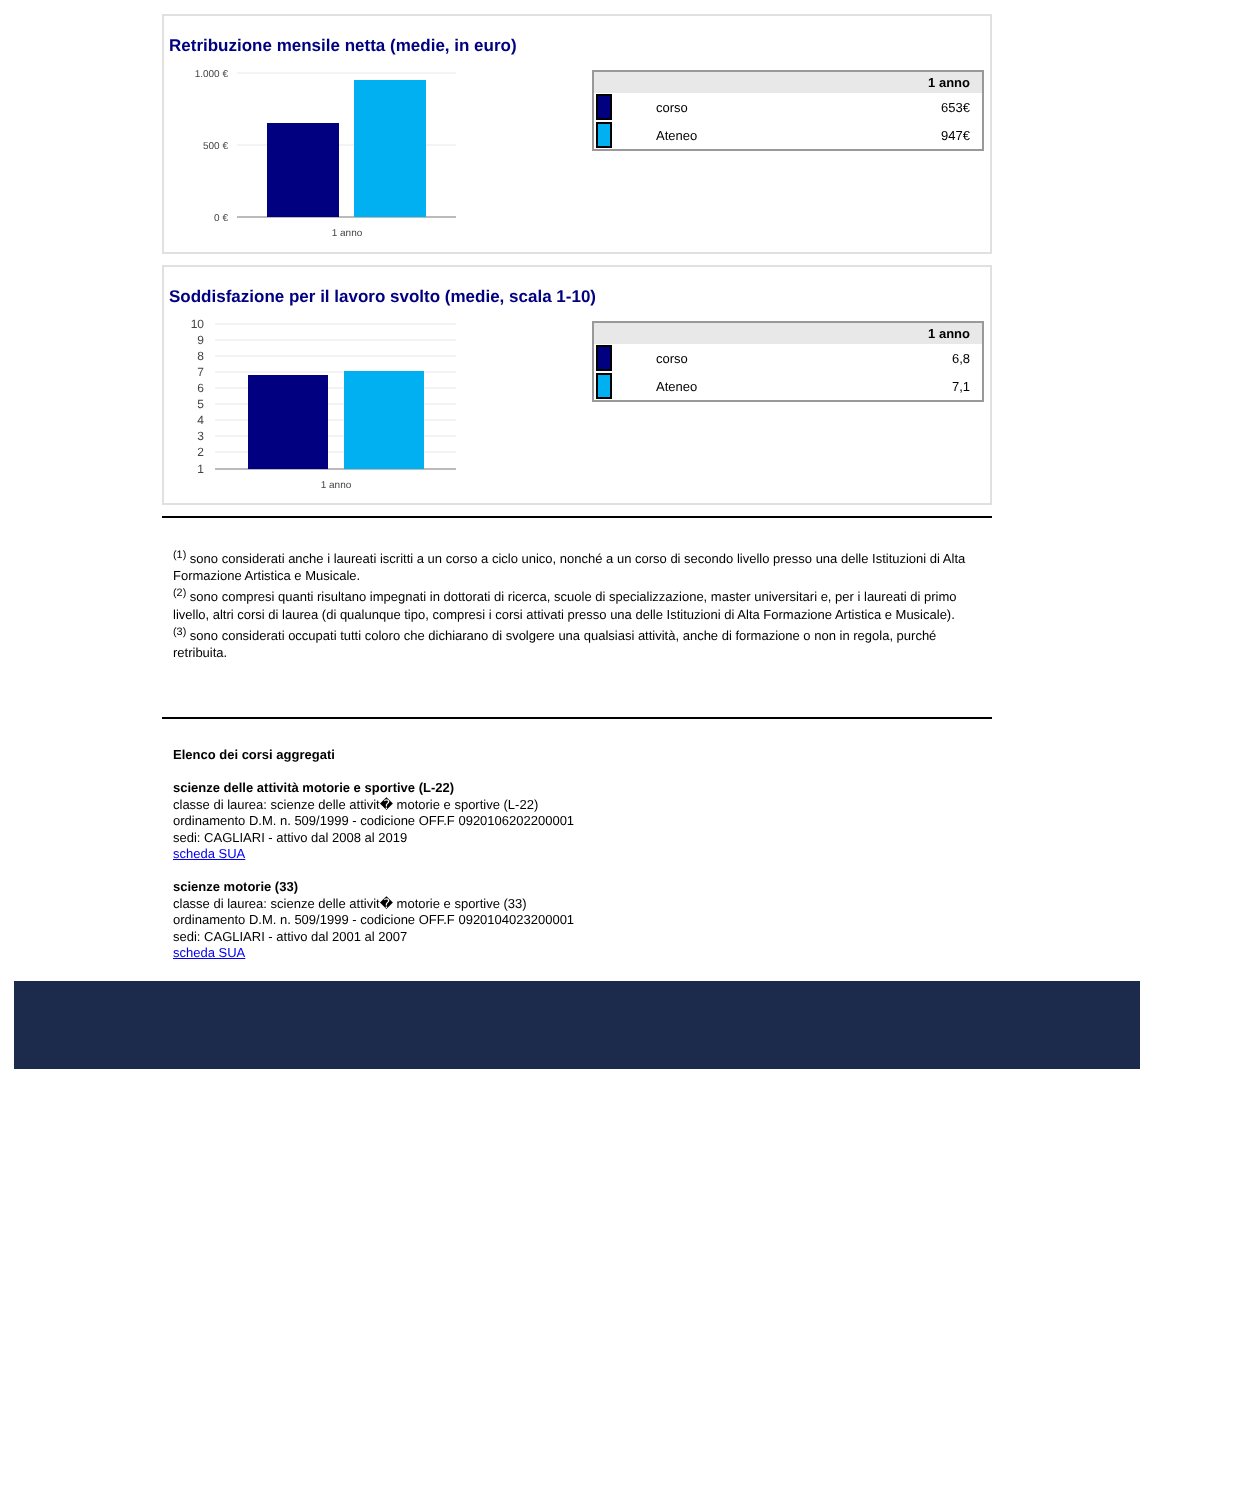Retribuzione mensile netta (medie, in euro)
1.000 €
500 €
0 €
1 anno
| 1 anno | | |
| --- | --- | --- |
| | corso | 653€ |
| | Ateneo | 947€ |
Soddisfazione per il lavoro svolto (medie, scala 1-10)
10
9
8
7
6
5
4
3
2
1
1 anno
| 1 anno | | |
| --- | --- | --- |
| | corso | 6,8 |
| | Ateneo | 7,1 |
<sup>(1)</sup> sono considerati anche i laureati iscritti a un corso a ciclo unico, nonché a un corso di secondo livello presso una delle Istituzioni di Alta Formazione Artistica e Musicale.
<sup>(2)</sup> sono compresi quanti risultano impegnati in dottorati di ricerca, scuole di specializzazione, master universitari e, per i laureati di primo livello, altri corsi di laurea (di qualunque tipo, compresi i corsi attivati presso una delle Istituzioni di Alta Formazione Artistica e Musicale).
<sup>(3)</sup> sono considerati occupati tutti coloro che dichiarano di svolgere una qualsiasi attività, anche di formazione o non in regola, purché retribuita.
Elenco dei corsi aggregati
scienze delle attività motorie e sportive (L-22)
classe di laurea: scienze delle attivit� motorie e sportive (L-22)
ordinamento D.M. n. 509/1999 - codicione OFF.F 0920106202200001
sedi: CAGLIARI - attivo dal 2008 al 2019
scheda SUA
scienze motorie (33)
classe di laurea: scienze delle attivit� motorie e sportive (33)
ordinamento D.M. n. 509/1999 - codicione OFF.F 0920104023200001
sedi: CAGLIARI - attivo dal 2001 al 2007
scheda SUA